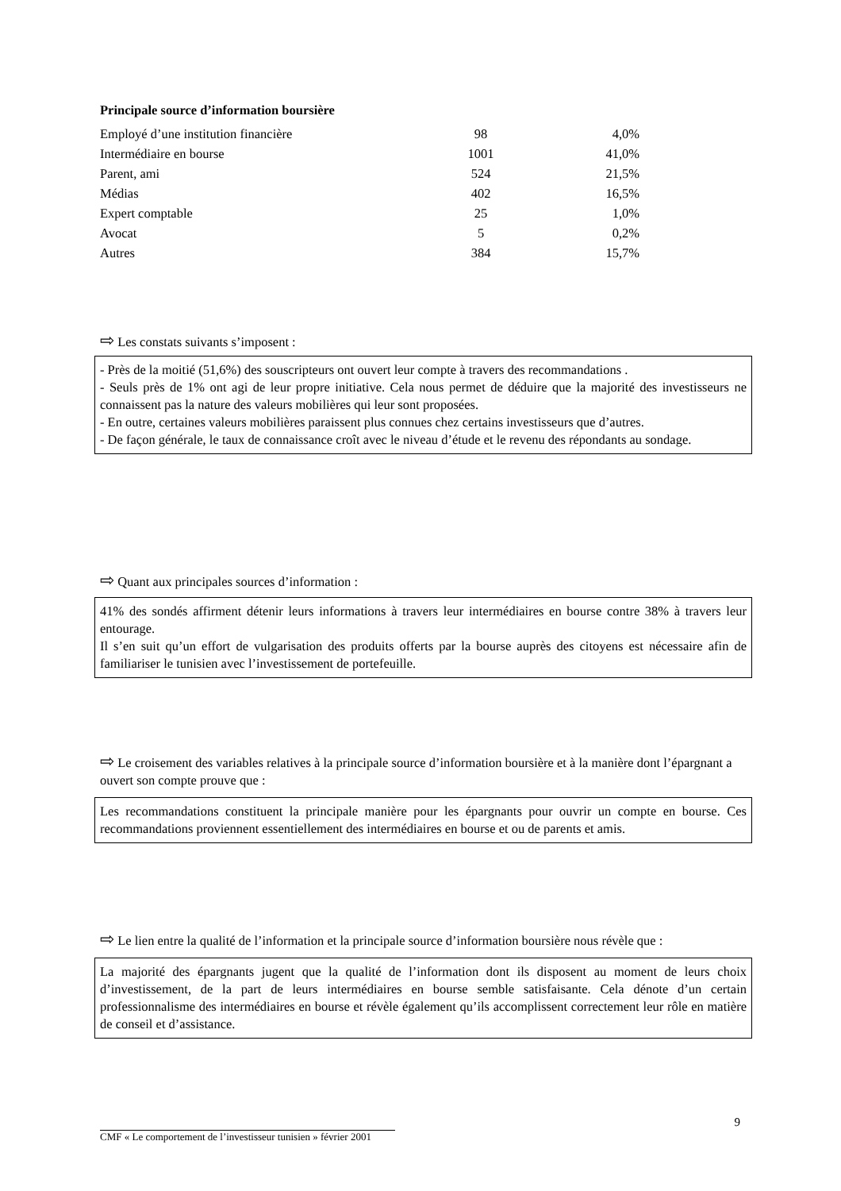Principale source d’information boursière
| Employé d’une institution financière | 98 | 4,0% |
| Intermédiaire en bourse | 1001 | 41,0% |
| Parent, ami | 524 | 21,5% |
| Médias | 402 | 16,5% |
| Expert comptable | 25 | 1,0% |
| Avocat | 5 | 0,2% |
| Autres | 384 | 15,7% |
⇨ Les constats suivants s’imposent :
- Près de la moitié (51,6%) des souscripteurs ont ouvert leur compte à travers des recommandations .
- Seuls près de 1% ont agi de leur propre initiative. Cela nous permet de déduire que la majorité des investisseurs ne connaissent pas la nature des valeurs mobilières qui leur sont proposées.
- En outre, certaines valeurs mobilières paraissent plus connues chez certains investisseurs que d’autres.
- De façon générale, le taux de connaissance croît avec le niveau d’étude et le revenu des répondants au sondage.
⇨ Quant aux principales sources d’information :
41% des sondés affirment détenir leurs informations à travers leur intermédiaires en bourse contre 38% à travers leur entourage.
Il s’en suit qu’un effort de vulgarisation des produits offerts par la bourse auprès des citoyens est nécessaire afin de familiariser le tunisien avec l’investissement de portefeuille.
⇨ Le croisement des variables relatives à la principale source d’information boursière et à la manière dont l’épargnant a ouvert son compte prouve que :
Les recommandations constituent la principale manière pour les épargnants pour ouvrir un compte en bourse. Ces recommandations proviennent essentiellement des intermédiaires en bourse et ou de parents et amis.
⇨ Le lien entre la qualité de l’information et la principale source d’information boursière nous révèle que :
La majorité des épargnants jugent que la qualité de l’information dont ils disposent au moment de leurs choix d’investissement, de la part de leurs intermédiaires en bourse semble satisfaisante. Cela dénote d’un certain professionnalisme des intermédiaires en bourse et révèle également qu’ils accomplissent correctement leur rôle en matière de conseil et d’assistance.
9
CMF « Le comportement de l’investisseur tunisien » février 2001